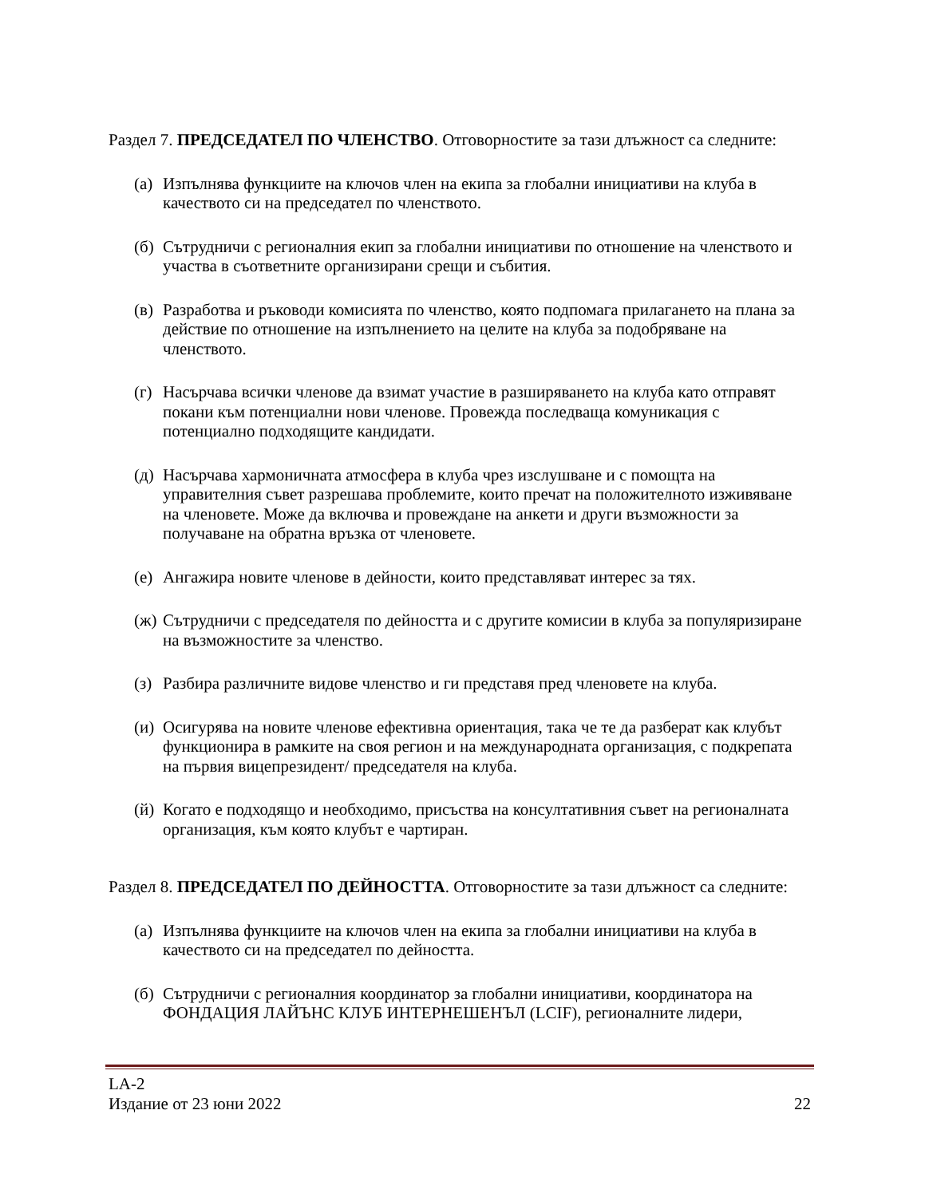Раздел 7. ПРЕДСЕДАТЕЛ ПО ЧЛЕНСТВО. Отговорностите за тази длъжност са следните:
(а) Изпълнява функциите на ключов член на екипа за глобални инициативи на клуба в качеството си на председател по членството.
(б) Сътрудничи с регионалния екип за глобални инициативи по отношение на членството и участва в съответните организирани срещи и събития.
(в) Разработва и ръководи комисията по членство, която подпомага прилагането на плана за действие по отношение на изпълнението на целите на клуба за подобряване на членството.
(г) Насърчава всички членове да взимат участие в разширяването на клуба като отправят покани към потенциални нови членове. Провежда последваща комуникация с потенциално подходящите кандидати.
(д) Насърчава хармоничната атмосфера в клуба чрез изслушване и с помощта на управителния съвет разрешава проблемите, които пречат на положителното изживяване на членовете. Може да включва и провеждане на анкети и други възможности за получаване на обратна връзка от членовете.
(е) Ангажира новите членове в дейности, които представляват интерес за тях.
(ж) Сътрудничи с председателя по дейността и с другите комисии в клуба за популяризиране на възможностите за членство.
(з) Разбира различните видове членство и ги представя пред членовете на клуба.
(и) Осигурява на новите членове ефективна ориентация, така че те да разберат как клубът функционира в рамките на своя регион и на международната организация, с подкрепата на първия вицепрезидент/ председателя на клуба.
(й) Когато е подходящо и необходимо, присъства на консултативния съвет на регионалната организация, към която клубът е чартиран.
Раздел 8. ПРЕДСЕДАТЕЛ ПО ДЕЙНОСТТА. Отговорностите за тази длъжност са следните:
(а) Изпълнява функциите на ключов член на екипа за глобални инициативи на клуба в качеството си на председател по дейността.
(б) Сътрудничи с регионалния координатор за глобални инициативи, координатора на ФОНДАЦИЯ ЛАЙЪНС КЛУБ ИНТЕРНЕШЕНЪЛ (LCIF), регионалните лидери,
LA-2
Издание от 23 юни 2022 22